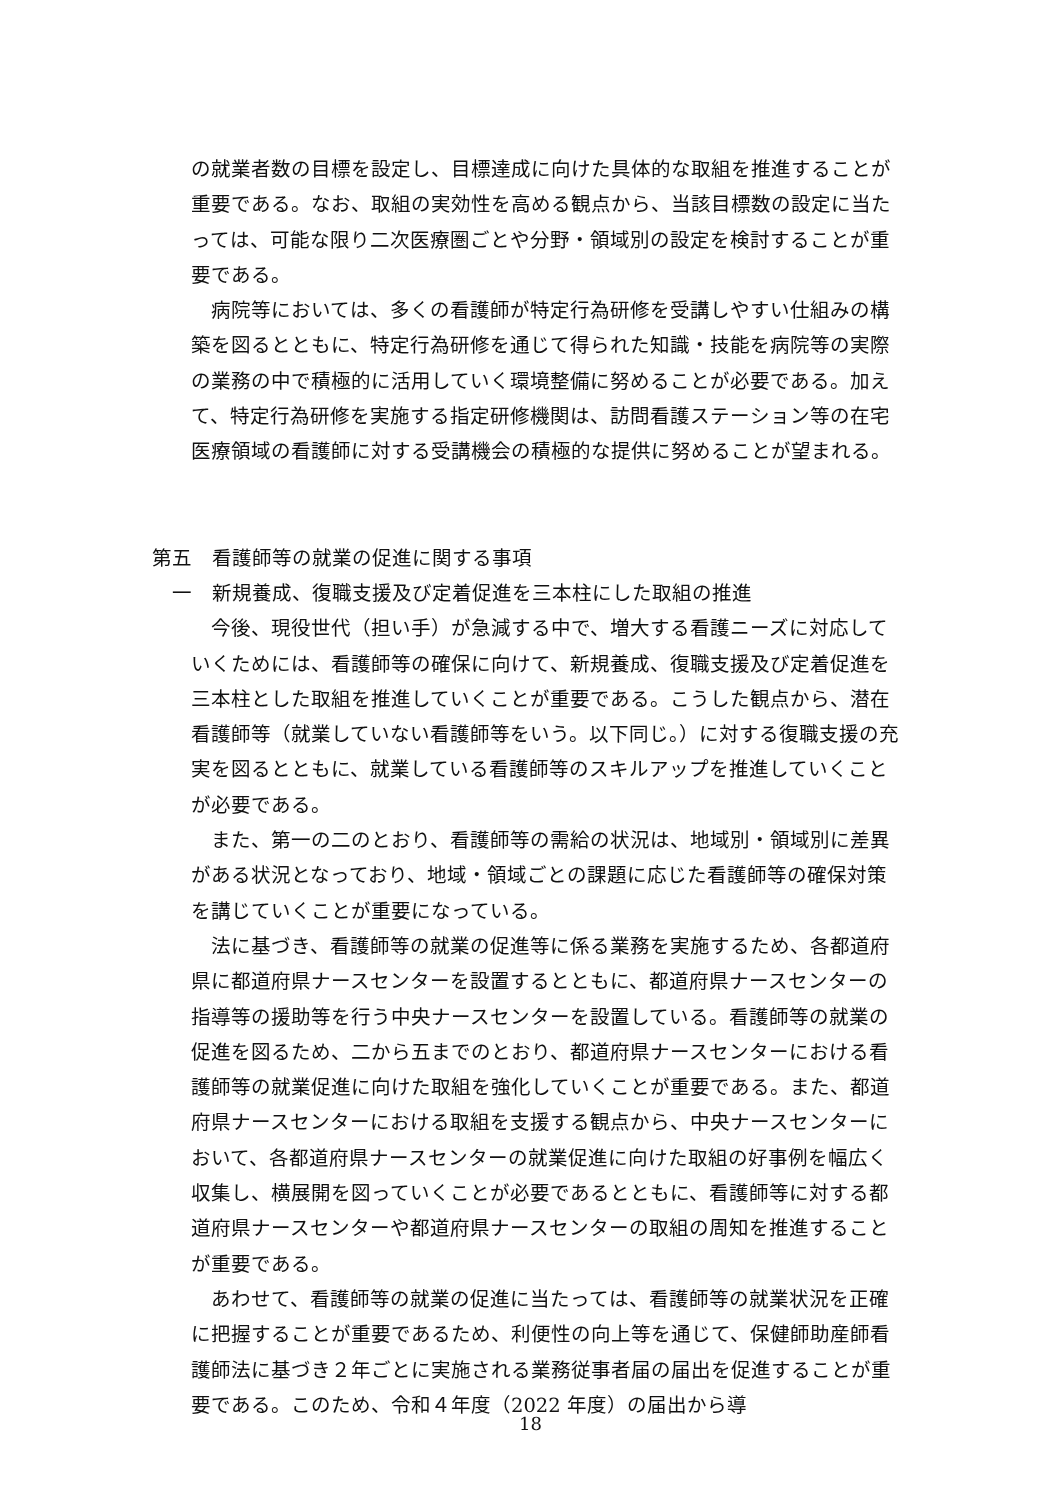の就業者数の目標を設定し、目標達成に向けた具体的な取組を推進することが重要である。なお、取組の実効性を高める観点から、当該目標数の設定に当たっては、可能な限り二次医療圏ごとや分野・領域別の設定を検討することが重要である。
　病院等においては、多くの看護師が特定行為研修を受講しやすい仕組みの構築を図るとともに、特定行為研修を通じて得られた知識・技能を病院等の実際の業務の中で積極的に活用していく環境整備に努めることが必要である。加えて、特定行為研修を実施する指定研修機関は、訪問看護ステーション等の在宅医療領域の看護師に対する受講機会の積極的な提供に努めることが望まれる。
第五　看護師等の就業の促進に関する事項
一　新規養成、復職支援及び定着促進を三本柱にした取組の推進
　今後、現役世代（担い手）が急減する中で、増大する看護ニーズに対応していくためには、看護師等の確保に向けて、新規養成、復職支援及び定着促進を三本柱とした取組を推進していくことが重要である。こうした観点から、潜在看護師等（就業していない看護師等をいう。以下同じ。）に対する復職支援の充実を図るとともに、就業している看護師等のスキルアップを推進していくことが必要である。
　また、第一の二のとおり、看護師等の需給の状況は、地域別・領域別に差異がある状況となっており、地域・領域ごとの課題に応じた看護師等の確保対策を講じていくことが重要になっている。
　法に基づき、看護師等の就業の促進等に係る業務を実施するため、各都道府県に都道府県ナースセンターを設置するとともに、都道府県ナースセンターの指導等の援助等を行う中央ナースセンターを設置している。看護師等の就業の促進を図るため、二から五までのとおり、都道府県ナースセンターにおける看護師等の就業促進に向けた取組を強化していくことが重要である。また、都道府県ナースセンターにおける取組を支援する観点から、中央ナースセンターにおいて、各都道府県ナースセンターの就業促進に向けた取組の好事例を幅広く収集し、横展開を図っていくことが必要であるとともに、看護師等に対する都道府県ナースセンターや都道府県ナースセンターの取組の周知を推進することが重要である。
　あわせて、看護師等の就業の促進に当たっては、看護師等の就業状況を正確に把握することが重要であるため、利便性の向上等を通じて、保健師助産師看護師法に基づき２年ごとに実施される業務従事者届の届出を促進することが重要である。このため、令和４年度（2022 年度）の届出から導
18